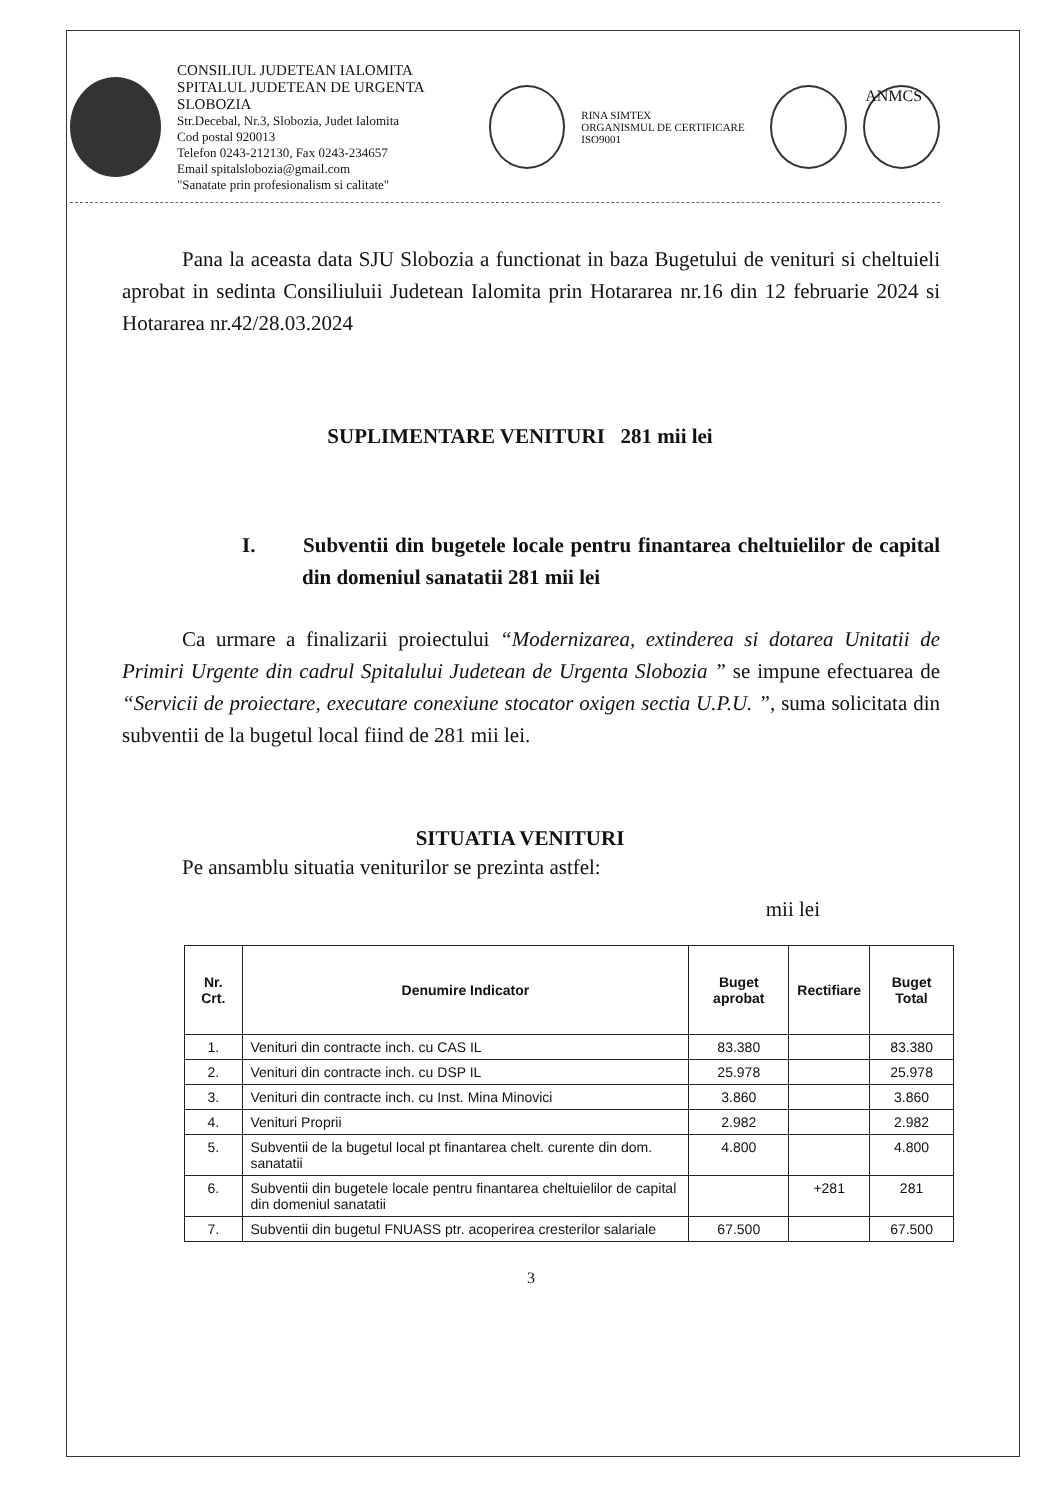CONSILIUL JUDETEAN IALOMITA
SPITALUL JUDETEAN DE URGENTA SLOBOZIA
Str.Decebal, Nr.3, Slobozia, Judet Ialomita
Cod postal 920013
Telefon 0243-212130, Fax 0243-234657
Email spitalslobozia@gmail.com
"Sanatate prin profesionalism si calitate"
RINA SIMTEX
ORGANISMUL DE CERTIFICARE
ISO9001
ANMCS
Pana la aceasta data SJU Slobozia a functionat in baza Bugetului de venituri si cheltuieli aprobat in sedinta Consiliuluii Judetean Ialomita prin Hotararea nr.16 din 12 februarie 2024 si Hotararea nr.42/28.03.2024
SUPLIMENTARE VENITURI 281 mii lei
I. Subventii din bugetele locale pentru finantarea cheltuielilor de capital din domeniul sanatatii 281 mii lei
Ca urmare a finalizarii proiectului “Modernizarea, extinderea si dotarea Unitatii de Primiri Urgente din cadrul Spitalului Judetean de Urgenta Slobozia ” se impune efectuarea de “Servicii de proiectare, executare conexiune stocator oxigen sectia U.P.U. ”, suma solicitata din subventii de la bugetul local fiind de 281 mii lei.
SITUATIA VENITURI
Pe ansamblu situatia veniturilor se prezinta astfel:
mii lei
| Nr. Crt. | Denumire Indicator | Buget aprobat | Rectifiare | Buget Total |
| --- | --- | --- | --- | --- |
| 1. | Venituri din contracte inch. cu CAS IL | 83.380 | | 83.380 |
| 2. | Venituri din contracte inch. cu DSP IL | 25.978 | | 25.978 |
| 3. | Venituri din contracte inch. cu Inst. Mina Minovici | 3.860 | | 3.860 |
| 4. | Venituri Proprii | 2.982 | | 2.982 |
| 5. | Subventii de la bugetul local pt finantarea chelt. curente din dom. sanatatii | 4.800 | | 4.800 |
| 6. | Subventii din bugetele locale pentru finantarea cheltuielilor de capital din domeniul sanatatii | | +281 | 281 |
| 7. | Subventii din bugetul FNUASS ptr. acoperirea cresterilor salariale | 67.500 | | 67.500 |
3